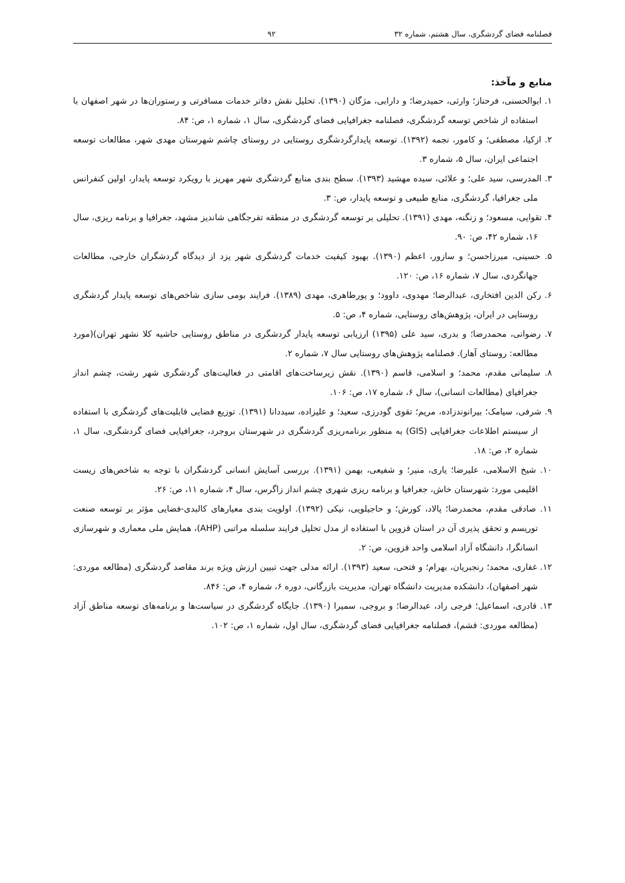فصلنامه فضای گردشگری، سال هشتم، شماره ۳۲ ۹۲
منابع و مآخذ:
۱. ابوالحسنی، فرحناز؛ وارثی، حمیدرضا؛ و دارابی، مژگان (۱۳۹۰). تحلیل نقش دفاتر خدمات مسافرتی و رستوران‌ها در شهر اصفهان با استفاده از شاخص توسعه گردشگری، فصلنامه جغرافیایی فضای گردشگری، سال ۱، شماره ۱، ص: ۸۴.
۲. ازکیا، مصطفی؛ و کامور، نجمه (۱۳۹۲). توسعه پایدارگردشگری روستایی در روستای چاشم شهرستان مهدی شهر، مطالعات توسعه اجتماعی ایران، سال ۵، شماره ۳.
۳. المدرسی، سید علی؛ و علائی، سیده مهشید (۱۳۹۳). سطح بندی منابع گردشگری شهر مهریز با رویکرد توسعه پایدار، اولین کنفرانس ملی جغرافیا، گردشگری، منابع طبیعی و توسعه پایدار، ص: ۳.
۴. تقوایی، مسعود؛ و زنگنه، مهدی (۱۳۹۱). تحلیلی بر توسعه گردشگری در منطقه تفرجگاهی شاندیز مشهد، جغرافیا و برنامه ریزی، سال ۱۶، شماره ۴۲، ص: ۹۰.
۵. حسینی، میرزاحسن؛ و سازور، اعظم (۱۳۹۰). بهبود کیفیت خدمات گردشگری شهر یزد از دیدگاه گردشگران خارجی، مطالعات جهانگردی، سال ۷، شماره ۱۶، ص: ۱۲۰.
۶. رکن الدین افتخاری، عبدالرضا؛ مهدوی، داوود؛ و پورطاهری، مهدی (۱۳۸۹). فرایند بومی سازی شاخص‌های توسعه پایدار گردشگری روستایی در ایران، پژوهش‌های روستایی، شماره ۴، ص: ۵.
۷. رضوانی، محمدرضا؛ و بدری، سید علی (۱۳۹۵) ارزیابی توسعه پایدار گردشگری در مناطق روستایی حاشیه کلا نشهر تهران)(مورد مطالعه: روستای آهار). فصلنامه پژوهش‌های روستایی سال ۷، شماره ۲.
۸. سلیمانی مقدم، محمد؛ و اسلامی، قاسم (۱۳۹۰). نقش زیرساخت‌های اقامتی در فعالیت‌های گردشگری شهر رشت، چشم انداز جغرافیای (مطالعات انسانی)، سال ۶، شماره ۱۷، ص: ۱۰۶.
۹. شرفی، سیامک؛ بیرانوندزاده، مریم؛ تقوی گودرزی، سعید؛ و علیزاده، سیددانا (۱۳۹۱). توزیع فضایی قابلیت‌های گردشگری با استفاده از سیستم اطلاعات جغرافیایی (GIS) به منظور برنامه‌ریزی گردشگری در شهرستان بروجرد، جغرافیایی فضای گردشگری، سال ۱، شماره ۲، ص: ۱۸.
۱۰. شیخ الاسلامی، علیرضا؛ یاری، منیر؛ و شفیعی، بهمن (۱۳۹۱). بررسی آسایش انسانی گردشگران با توجه به شاخص‌های زیست اقلیمی مورد: شهرستان خاش، جغرافیا و برنامه ریزی شهری چشم انداز زاگرس، سال ۴، شماره ۱۱، ص: ۲۶.
۱۱. صادقی مقدم، محمدرضا؛ پالاد، کورش؛ و حاجیلویی، نیکی (۱۳۹۲). اولویت بندی معیارهای کالبدی-فضایی مؤثر بر توسعه صنعت توریسم و تحقق پذیری آن در استان قزوین با استفاده از مدل تحلیل فرایند سلسله مراتبی (AHP)، همایش ملی معماری و شهرسازی انسانگرا، دانشگاه آزاد اسلامی واحد قزوین، ص: ۲.
۱۲. غفاری، محمد؛ رنجبریان، بهرام؛ و فتحی، سعید (۱۳۹۳). ارائه مدلی جهت تبیین ارزش ویژه برند مقاصد گردشگری (مطالعه موردی: شهر اصفهان)، دانشکده مدیریت دانشگاه تهران، مدیریت بازرگانی، دوره ۶، شماره ۴، ص: ۸۴۶.
۱۳. قادری، اسماعیل؛ فرجی راد، عبدالرضا؛ و بروجی، سمیرا (۱۳۹۰). جایگاه گردشگری در سیاست‌ها و برنامه‌های توسعه مناطق آزاد (مطالعه موردی: قشم)، فصلنامه جغرافیایی فضای گردشگری، سال اول، شماره ۱، ص: ۱۰۲.